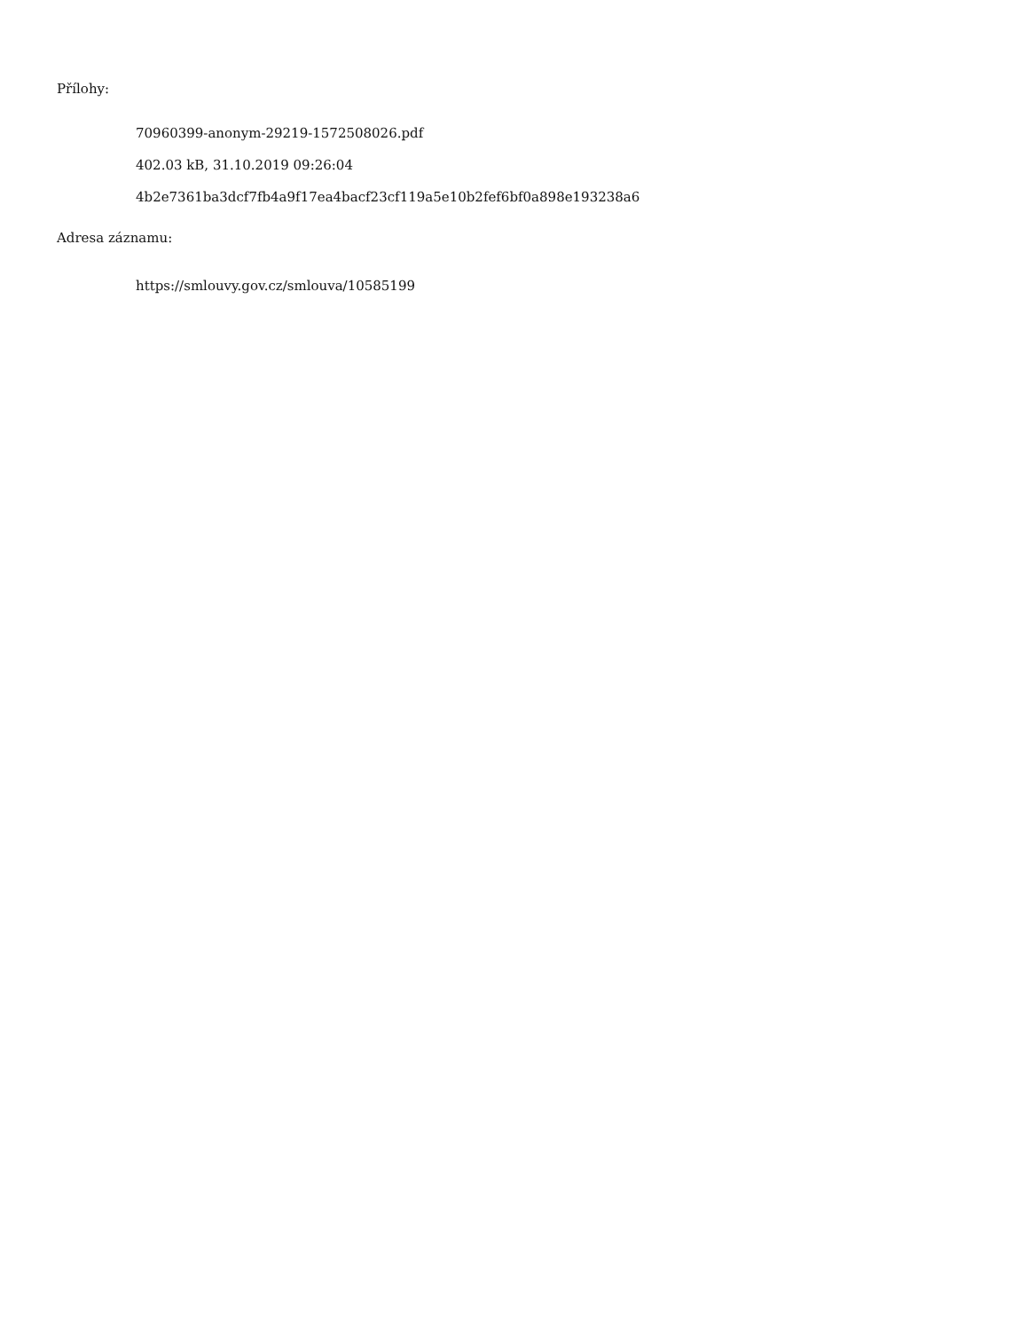Přílohy:
70960399-anonym-29219-1572508026.pdf
402.03 kB, 31.10.2019 09:26:04
4b2e7361ba3dcf7fb4a9f17ea4bacf23cf119a5e10b2fef6bf0a898e193238a6
Adresa záznamu:
https://smlouvy.gov.cz/smlouva/10585199